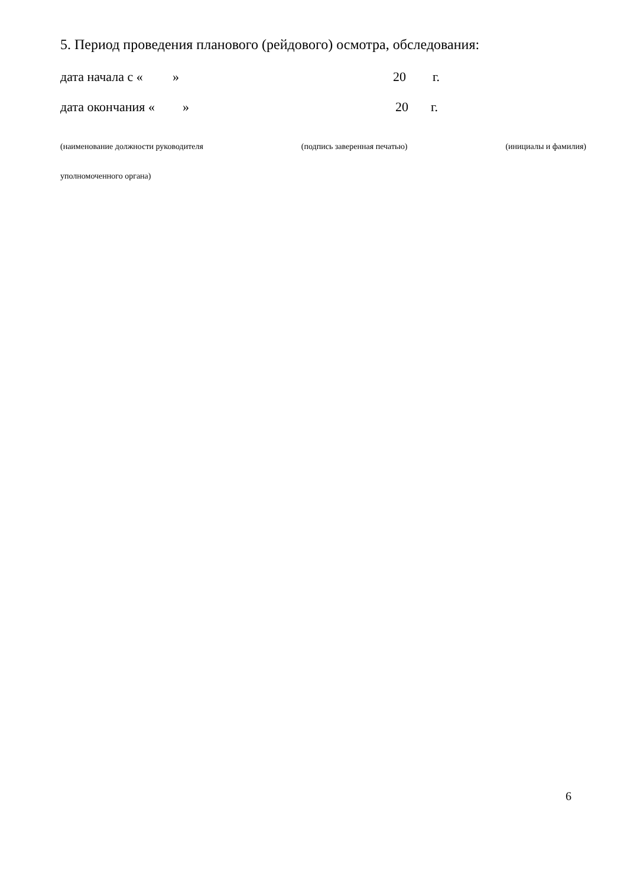5. Период проведения планового (рейдового) осмотра, обследования:
дата начала с « » 20 г.
дата окончания « » 20 г.
(наименование должности руководителя (подпись заверенная печатью) (инициалы и фамилия)
уполномоченного органа)
6